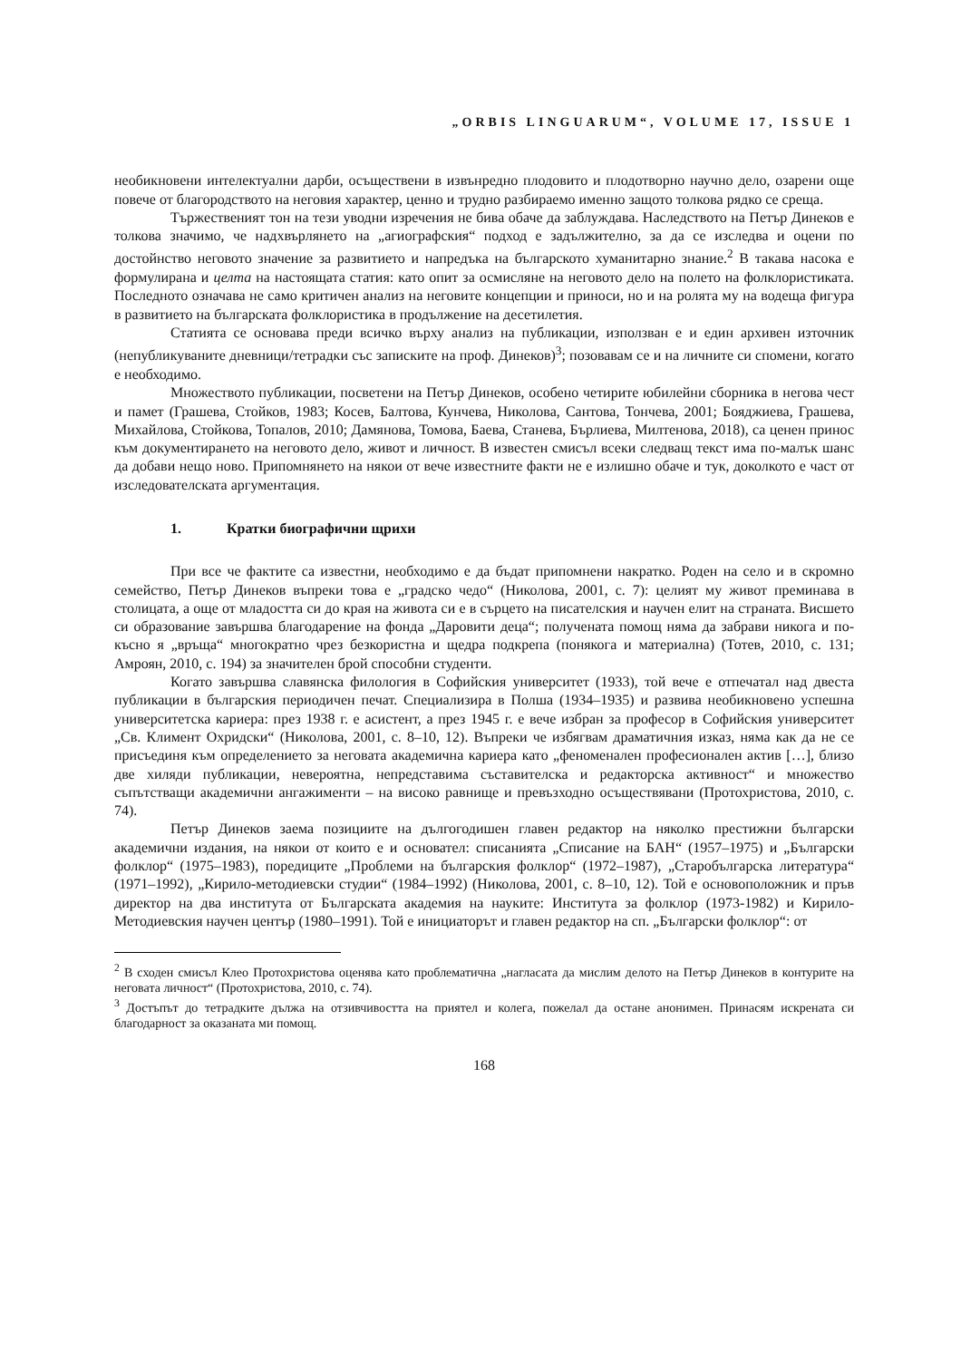„ORBIS LINGUARUM“, VOLUME 17, ISSUE 1
необикновени интелектуални дарби, осъществени в извънредно плодовито и плодотворно научно дело, озарени още повече от благородството на неговия характер, ценно и трудно разбираемо именно защото толкова рядко се среща.
Тържественият тон на тези уводни изречения не бива обаче да заблуждава. Наследството на Петър Динеков е толкова значимо, че надхвърлянето на „агиографския“ подход е задължително, за да се изследва и оцени по достойнство неговото значение за развитието и напредъка на българското хуманитарно знание.<sup>2</sup> В такава насока е формулирана и целта на настоящата статия: като опит за осмисляне на неговото дело на полето на фолклористиката. Последното означава не само критичен анализ на неговите концепции и приноси, но и на ролята му на водеща фигура в развитието на българската фолклористика в продължение на десетилетия.
Статията се основава преди всичко върху анализ на публикации, използван е и един архивен източник (непубликуваните дневници/тетрадки със записките на проф. Динеков)<sup>3</sup>; позовавам се и на личните си спомени, когато е необходимо.
Множеството публикации, посветени на Петър Динеков, особено четирите юбилейни сборника в негова чест и памет (Грашева, Стойков, 1983; Косев, Балтова, Кунчева, Николова, Сантова, Тончева, 2001; Бояджиева, Грашева, Михайлова, Стойкова, Топалов, 2010; Дамянова, Томова, Баева, Станева, Бърлиева, Милтенова, 2018), са ценен принос към документирането на неговото дело, живот и личност. В известен смисъл всеки следващ текст има по-малък шанс да добави нещо ново. Припомнянето на някои от вече известните факти не е излишно обаче и тук, доколкото е част от изследователската аргументация.
1. Кратки биографични щрихи
При все че фактите са известни, необходимо е да бъдат припомнени накратко. Роден на село и в скромно семейство, Петър Динеков въпреки това е „градско чедо“ (Николова, 2001, с. 7): целият му живот преминава в столицата, а още от младостта си до края на живота си е в сърцето на писателския и научен елит на страната. Висшето си образование завършва благодарение на фонда „Даровити деца“; получената помощ няма да забрави никога и по-късно я „връща“ многократно чрез безкористна и щедра подкрепа (понякога и материална) (Тотев, 2010, с. 131; Амроян, 2010, с. 194) за значителен брой способни студенти.
Когато завършва славянска филология в Софийския университет (1933), той вече е отпечатал над двеста публикации в българския периодичен печат. Специализира в Полша (1934–1935) и развива необикновено успешна университетска кариера: през 1938 г. е асистент, а през 1945 г. е вече избран за професор в Софийския университет „Св. Климент Охридски“ (Николова, 2001, с. 8–10, 12). Въпреки че избягвам драматичния изказ, няма как да не се присъединя към определението за неговата академична кариера като „феноменален професионален актив […], близо две хиляди публикации, невероятна, непредставима съставителска и редакторска активност“ и множество съпътстващи академични ангажименти – на високо равнище и превъзходно осъществявани (Протохристова, 2010, с. 74).
Петър Динеков заема позициите на дългогодишен главен редактор на няколко престижни български академични издания, на някои от които е и основател: списанията „Списание на БАН“ (1957–1975) и „Български фолклор“ (1975–1983), поредиците „Проблеми на българския фолклор“ (1972–1987), „Старобългарска литература“ (1971–1992), „Кирило-методиевски студии“ (1984–1992) (Николова, 2001, с. 8–10, 12). Той е основоположник и пръв директор на два института от Българската академия на науките: Института за фолклор (1973-1982) и Кирило-Методиевския научен център (1980–1991). Той е инициаторът и главен редактор на сп. „Български фолклор“: от
<sup>2</sup> В сходен смисъл Клео Протохристова оценява като проблематична „нагласата да мислим делото на Петър Динеков в контурите на неговата личност“ (Протохристова, 2010, с. 74).
<sup>3</sup> Достъпът до тетрадките дължа на отзивчивостта на приятел и колега, пожелал да остане анонимен. Принасям искрената си благодарност за оказаната ми помощ.
168